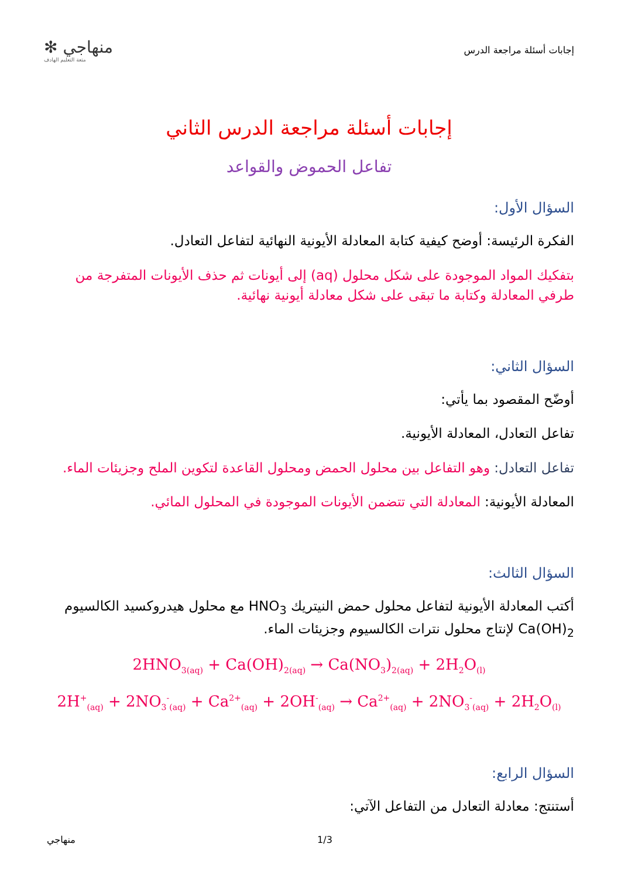إجابات أسئلة مراجعة الدرس
✻ منهاجي
متعة التعليم الهادف
إجابات أسئلة مراجعة الدرس الثاني
تفاعل الحموض والقواعد
السؤال الأول:
الفكرة الرئيسة: أوضح كيفية كتابة المعادلة الأيونية النهائية لتفاعل التعادل.
بتفكيك المواد الموجودة على شكل محلول (aq) إلى أيونات ثم حذف الأيونات المتفرجة من طرفي المعادلة وكتابة ما تبقى على شكل معادلة أيونية نهائية.
السؤال الثاني:
أوضّح المقصود بما يأتي:
تفاعل التعادل، المعادلة الأيونية.
تفاعل التعادل: وهو التفاعل بين محلول الحمض ومحلول القاعدة لتكوين الملح وجزيئات الماء.
المعادلة الأيونية: المعادلة التي تتضمن الأيونات الموجودة في المحلول المائي.
السؤال الثالث:
أكتب المعادلة الأيونية لتفاعل محلول حمض النيتريك HNO<sub>3</sub> مع محلول هيدروكسيد الكالسيوم Ca(OH)<sub>2</sub> لإنتاج محلول نترات الكالسيوم وجزيئات الماء.
2HNO<sub>3(aq)</sub> + Ca(OH)<sub>2(aq)</sub> → Ca(NO<sub>3</sub>)<sub>2(aq)</sub> + 2H<sub>2</sub>O<sub>(l)</sub>
2H<sup>+</sup><sub>(aq)</sub> + 2NO<sub>3</sub><sup>-</sup><sub>(aq)</sub> + Ca<sup>2+</sup><sub>(aq)</sub> + 2OH<sup>-</sup><sub>(aq)</sub> → Ca<sup>2+</sup><sub>(aq)</sub> + 2NO<sub>3</sub><sup>-</sup><sub>(aq)</sub> + 2H<sub>2</sub>O<sub>(l)</sub>
السؤال الرابع:
أستنتج: معادلة التعادل من التفاعل الآتي:
منهاجي 1/3